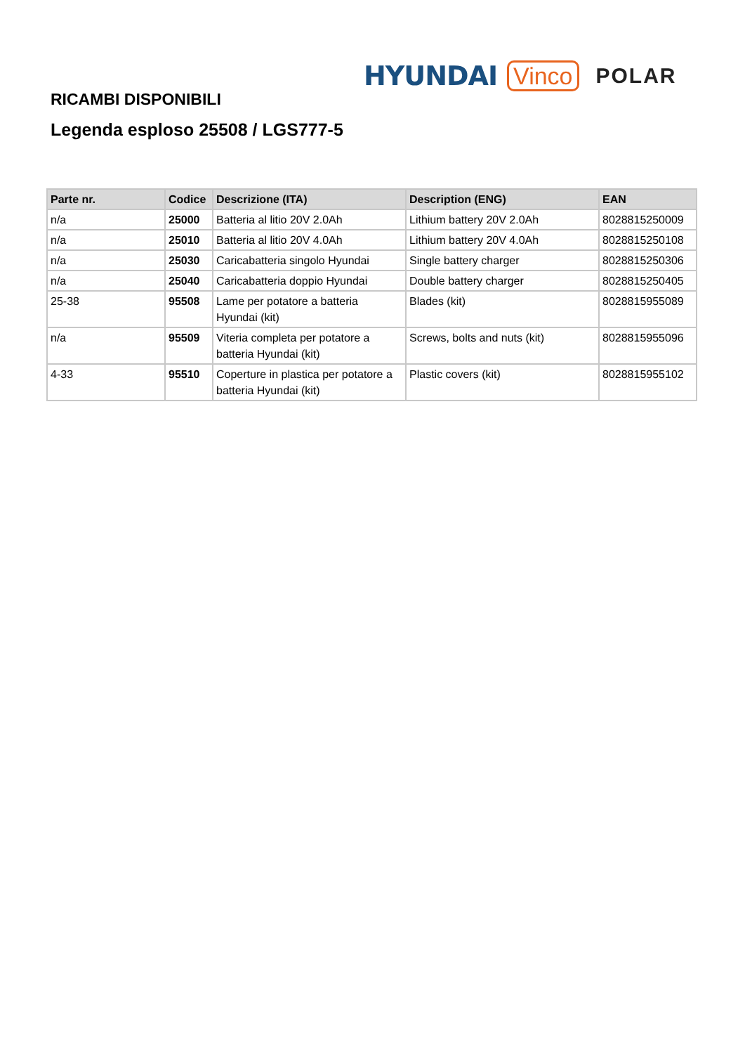HYUNDAI Vinco POLAR
RICAMBI DISPONIBILI
Legenda esploso 25508 / LGS777-5
| Parte nr. | Codice | Descrizione (ITA) | Description (ENG) | EAN |
| --- | --- | --- | --- | --- |
| n/a | 25000 | Batteria al litio 20V 2.0Ah | Lithium battery 20V 2.0Ah | 8028815250009 |
| n/a | 25010 | Batteria al litio 20V 4.0Ah | Lithium battery 20V 4.0Ah | 8028815250108 |
| n/a | 25030 | Caricabatteria singolo Hyundai | Single battery charger | 8028815250306 |
| n/a | 25040 | Caricabatteria doppio Hyundai | Double battery charger | 8028815250405 |
| 25-38 | 95508 | Lame per potatore a batteria Hyundai (kit) | Blades (kit) | 8028815955089 |
| n/a | 95509 | Viteria completa per potatore a batteria Hyundai (kit) | Screws, bolts and nuts (kit) | 8028815955096 |
| 4-33 | 95510 | Coperture in plastica per potatore a batteria Hyundai (kit) | Plastic covers (kit) | 8028815955102 |